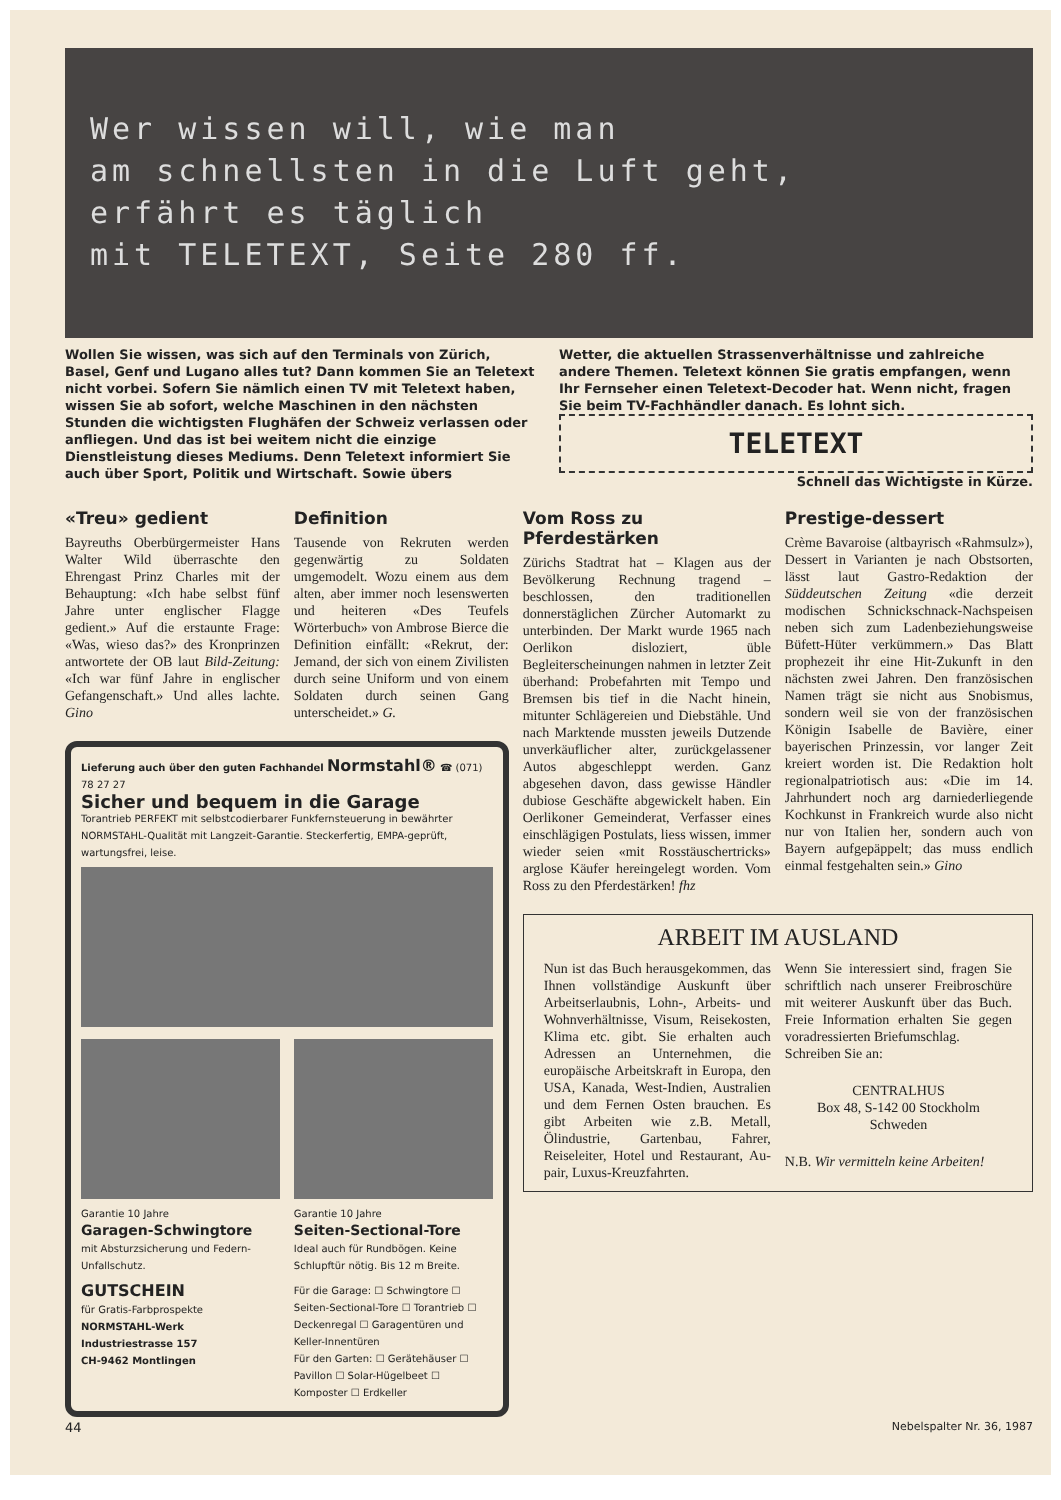Wer wissen will, wie man
am schnellsten in die Luft geht,
erfährt es täglich
mit TELETEXT, Seite 280 ff.
Wollen Sie wissen, was sich auf den Terminals von Zürich, Basel, Genf und Lugano alles tut? Dann kommen Sie an Teletext nicht vorbei. Sofern Sie nämlich einen TV mit Teletext haben, wissen Sie ab sofort, welche Maschinen in den nächsten Stunden die wichtigsten Flughäfen der Schweiz verlassen oder anfliegen. Und das ist bei weitem nicht die einzige Dienstleistung dieses Mediums. Denn Teletext informiert Sie auch über Sport, Politik und Wirtschaft. Sowie übers
Wetter, die aktuellen Strassenverhältnisse und zahlreiche andere Themen. Teletext können Sie gratis empfangen, wenn Ihr Fernseher einen Teletext-Decoder hat. Wenn nicht, fragen Sie beim TV-Fachhändler danach. Es lohnt sich.
TELETEXT
Schnell das Wichtigste in Kürze.
«Treu» gedient
Bayreuths Oberbürgermeister Hans Walter Wild überraschte den Ehrengast Prinz Charles mit der Behauptung: «Ich habe selbst fünf Jahre unter englischer Flagge gedient.» Auf die erstaunte Frage: «Was, wieso das?» des Kronprinzen antwortete der OB laut Bild-Zeitung: «Ich war fünf Jahre in englischer Gefangenschaft.» Und alles lachte. Gino
Definition
Tausende von Rekruten werden gegenwärtig zu Soldaten umgemodelt. Wozu einem aus dem alten, aber immer noch lesenswerten und heiteren «Des Teufels Wörterbuch» von Ambrose Bierce die Definition einfällt: «Rekrut, der: Jemand, der sich von einem Zivilisten durch seine Uniform und von einem Soldaten durch seinen Gang unterscheidet.» G.
Lieferung auch über den guten Fachhandel Normstahl® ☎ (071) 78 27 27
Sicher und bequem in die Garage
Torantrieb PERFEKT mit selbstcodierbarer Funkfernsteuerung in bewährter NORMSTAHL-Qualität mit Langzeit-Garantie. Steckerfertig, EMPA-geprüft, wartungsfrei, leise.
Garantie 10 Jahre
Garagen-Schwingtore
mit Absturzsicherung und Federn-Unfallschutz.
Garantie 10 Jahre
Seiten-Sectional-Tore
Ideal auch für Rundbögen. Keine Schlupftür nötig. Bis 12 m Breite.
GUTSCHEIN
für Gratis-Farbprospekte
NORMSTAHL-Werk
Industriestrasse 157
CH-9462 Montlingen
Für die Garage: ☐ Schwingtore ☐ Seiten-Sectional-Tore ☐ Torantrieb ☐ Deckenregal ☐ Garagentüren und Keller-Innentüren
Für den Garten: ☐ Gerätehäuser ☐ Pavillon ☐ Solar-Hügelbeet ☐ Komposter ☐ Erdkeller
Vom Ross zu Pferdestärken
Zürichs Stadtrat hat – Klagen aus der Bevölkerung Rechnung tragend – beschlossen, den traditionellen donnerstäglichen Zürcher Automarkt zu unterbinden. Der Markt wurde 1965 nach Oerlikon disloziert, üble Begleiterscheinungen nahmen in letzter Zeit überhand: Probefahrten mit Tempo und Bremsen bis tief in die Nacht hinein, mitunter Schlägereien und Diebstähle. Und nach Marktende mussten jeweils Dutzende unverkäuflicher alter, zurückgelassener Autos abgeschleppt werden. Ganz abgesehen davon, dass gewisse Händler dubiose Geschäfte abgewickelt haben. Ein Oerlikoner Gemeinderat, Verfasser eines einschlägigen Postulats, liess wissen, immer wieder seien «mit Rosstäuschertricks» arglose Käufer hereingelegt worden. Vom Ross zu den Pferdestärken! fhz
Prestige-dessert
Crème Bavaroise (altbayrisch «Rahmsulz»), Dessert in Varianten je nach Obstsorten, lässt laut Gastro-Redaktion der Süddeutschen Zeitung «die derzeit modischen Schnickschnack-Nachspeisen neben sich zum Ladenbeziehungsweise Büfett-Hüter verkümmern.» Das Blatt prophezeit ihr eine Hit-Zukunft in den nächsten zwei Jahren. Den französischen Namen trägt sie nicht aus Snobismus, sondern weil sie von der französischen Königin Isabelle de Bavière, einer bayerischen Prinzessin, vor langer Zeit kreiert worden ist. Die Redaktion holt regionalpatriotisch aus: «Die im 14. Jahrhundert noch arg darniederliegende Kochkunst in Frankreich wurde also nicht nur von Italien her, sondern auch von Bayern aufgepäppelt; das muss endlich einmal festgehalten sein.» Gino
ARBEIT IM AUSLAND
Nun ist das Buch herausgekommen, das Ihnen vollständige Auskunft über Arbeitserlaubnis, Lohn-, Arbeits- und Wohnverhältnisse, Visum, Reisekosten, Klima etc. gibt. Sie erhalten auch Adressen an Unternehmen, die europäische Arbeitskraft in Europa, den USA, Kanada, West-Indien, Australien und dem Fernen Osten brauchen. Es gibt Arbeiten wie z.B. Metall, Ölindustrie, Gartenbau, Fahrer, Reiseleiter, Hotel und Restaurant, Au-pair, Luxus-Kreuzfahrten.
Wenn Sie interessiert sind, fragen Sie schriftlich nach unserer Freibroschüre mit weiterer Auskunft über das Buch. Freie Information erhalten Sie gegen voradressierten Briefumschlag.
Schreiben Sie an:
CENTRALHUS
Box 48, S-142 00 Stockholm
Schweden
N.B. Wir vermitteln keine Arbeiten!
44 Nebelspalter Nr. 36, 1987